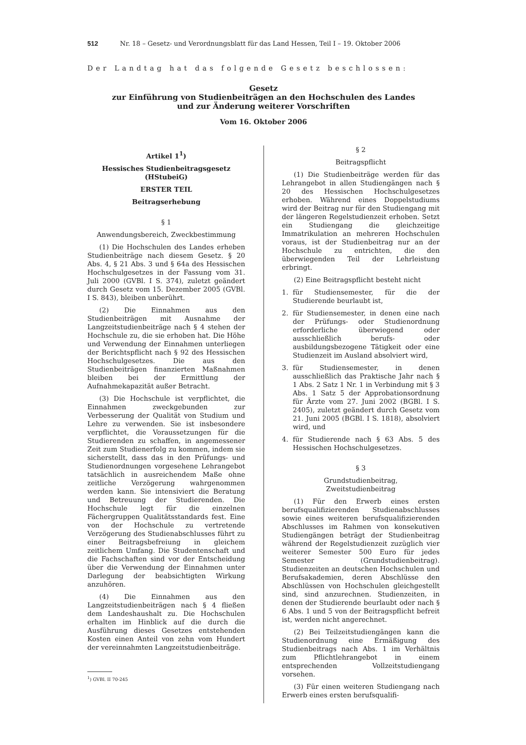512 Nr. 18 – Gesetz- und Verordnungsblatt für das Land Hessen, Teil I – 19. Oktober 2006
Der Landtag hat das folgende Gesetz beschlossen:
Gesetz
zur Einführung von Studienbeiträgen an den Hochschulen des Landes
und zur Änderung weiterer Vorschriften
Vom 16. Oktober 2006
Artikel 1<sup>1</sup>)
Hessisches Studienbeitragsgesetz
(HStubeiG)
ERSTER TEIL
Beitragserhebung
§ 1
Anwendungsbereich, Zweckbestimmung
(1) Die Hochschulen des Landes erheben Studienbeiträge nach diesem Gesetz. § 20 Abs. 4, § 21 Abs. 3 und § 64a des Hessischen Hochschulgesetzes in der Fassung vom 31. Juli 2000 (GVBl. I S. 374), zuletzt geändert durch Gesetz vom 15. Dezember 2005 (GVBl. I S. 843), bleiben unberührt.
(2) Die Einnahmen aus den Studienbeiträgen mit Ausnahme der Langzeitstudienbeiträge nach § 4 stehen der Hochschule zu, die sie erhoben hat. Die Höhe und Verwendung der Einnahmen unterliegen der Berichtspflicht nach § 92 des Hessischen Hochschulgesetzes. Die aus den Studienbeiträgen finanzierten Maßnahmen bleiben bei der Ermittlung der Aufnahmekapazität außer Betracht.
(3) Die Hochschule ist verpflichtet, die Einnahmen zweckgebunden zur Verbesserung der Qualität von Studium und Lehre zu verwenden. Sie ist insbesondere verpflichtet, die Voraussetzungen für die Studierenden zu schaffen, in angemessener Zeit zum Studienerfolg zu kommen, indem sie sicherstellt, dass das in den Prüfungs- und Studienordnungen vorgesehene Lehrangebot tatsächlich in ausreichendem Maße ohne zeitliche Verzögerung wahrgenommen werden kann. Sie intensiviert die Beratung und Betreuung der Studierenden. Die Hochschule legt für die einzelnen Fächergruppen Qualitätsstandards fest. Eine von der Hochschule zu vertretende Verzögerung des Studienabschlusses führt zu einer Beitragsbefreiung in gleichem zeitlichem Umfang. Die Studentenschaft und die Fachschaften sind vor der Entscheidung über die Verwendung der Einnahmen unter Darlegung der beabsichtigten Wirkung anzuhören.
(4) Die Einnahmen aus den Langzeitstudienbeiträgen nach § 4 fließen dem Landeshaushalt zu. Die Hochschulen erhalten im Hinblick auf die durch die Ausführung dieses Gesetzes entstehenden Kosten einen Anteil von zehn vom Hundert der vereinnahmten Langzeitstudienbeiträge.
<sup>1</sup>) GVBl. II 70-245
§ 2
Beitragspflicht
(1) Die Studienbeiträge werden für das Lehrangebot in allen Studiengängen nach § 20 des Hessischen Hochschulgesetzes erhoben. Während eines Doppelstudiums wird der Beitrag nur für den Studiengang mit der längeren Regelstudienzeit erhoben. Setzt ein Studiengang die gleichzeitige Immatrikulation an mehreren Hochschulen voraus, ist der Studienbeitrag nur an der Hochschule zu entrichten, die den überwiegenden Teil der Lehrleistung erbringt.
(2) Eine Beitragspflicht besteht nicht
1. für Studiensemester, für die der Studierende beurlaubt ist,
2. für Studiensemester, in denen eine nach der Prüfungs- oder Studienordnung erforderliche überwiegend oder ausschließlich berufs- oder ausbildungsbezogene Tätigkeit oder eine Studienzeit im Ausland absolviert wird,
3. für Studiensemester, in denen ausschließlich das Praktische Jahr nach § 1 Abs. 2 Satz 1 Nr. 1 in Verbindung mit § 3 Abs. 1 Satz 5 der Approbationsordnung für Ärzte vom 27. Juni 2002 (BGBl. I S. 2405), zuletzt geändert durch Gesetz vom 21. Juni 2005 (BGBl. I S. 1818), absolviert wird, und
4. für Studierende nach § 63 Abs. 5 des Hessischen Hochschulgesetzes.
§ 3
Grundstudienbeitrag,
Zweitstudienbeitrag
(1) Für den Erwerb eines ersten berufsqualifizierenden Studienabschlusses sowie eines weiteren berufsqualifizierenden Abschlusses im Rahmen von konsekutiven Studiengängen beträgt der Studienbeitrag während der Regelstudienzeit zuzüglich vier weiterer Semester 500 Euro für jedes Semester (Grundstudienbeitrag). Studienzeiten an deutschen Hochschulen und Berufsakademien, deren Abschlüsse den Abschlüssen von Hochschulen gleichgestellt sind, sind anzurechnen. Studienzeiten, in denen der Studierende beurlaubt oder nach § 6 Abs. 1 und 5 von der Beitragspflicht befreit ist, werden nicht angerechnet.
(2) Bei Teilzeitstudiengängen kann die Studienordnung eine Ermäßigung des Studienbeitrags nach Abs. 1 im Verhältnis zum Pflichtlehrangebot in einem entsprechenden Vollzeitstudiengang vorsehen.
(3) Für einen weiteren Studiengang nach Erwerb eines ersten berufsqualifi-